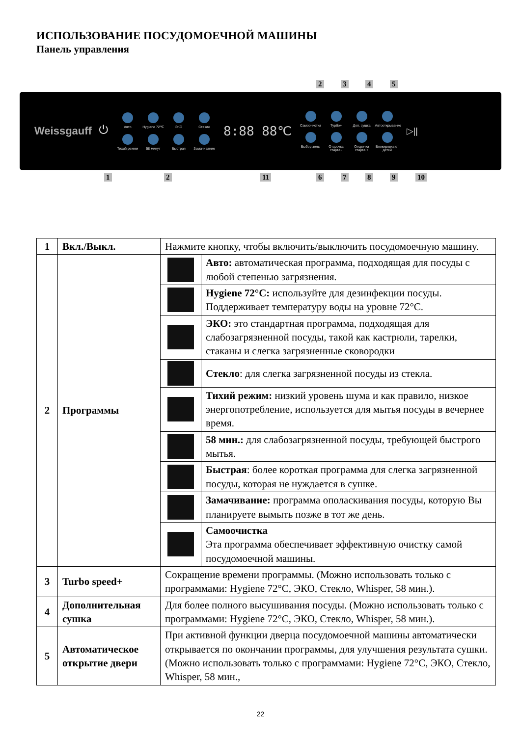ИСПОЛЬЗОВАНИЕ ПОСУДОМОЕЧНОЙ МАШИНЫ
Панель управления
2 3 4 5
Weissgauff ⏻
Авто
Hygiene 72℃
ЭКО
Стекло
Тихий режим
58 минут
Быстрая
Замачивание
8:88 88℃
Самоочистка
Турбо+
Доп. сушка
Автооткрывание
Выбор зоны
Отсрочка старта -
Отсрочка старта +
Блокировка от детей
▷||
1 2 11 6 7 8 9 10
| 1 | Вкл./Выкл. | Нажмите кнопку, чтобы включить/выключить посудомоечную машину. | |
| 2 | Программы | | Авто: автоматическая программа, подходящая для посуды с любой степенью загрязнения. |
| | | | Hygiene 72°C: используйте для дезинфекции посуды. Поддерживает температуру воды на уровне 72°С. |
| | | | ЭКО: это стандартная программа, подходящая для слабозагрязненной посуды, такой как кастрюли, тарелки, стаканы и слегка загрязненные сковородки |
| | | | Стекло : для слегка загрязненной посуды из стекла. |
| | | | Тихий режим: низкий уровень шума и как правило, низкое энергопотребление, используется для мытья посуды в вечернее время. |
| | | | 58 мин.: для слабозагрязненной посуды, требующей быстрого мытья. |
| | | | Быстрая : более короткая программа для слегка загрязненной посуды, которая не нуждается в сушке. |
| | | | Замачивание: программа ополаскивания посуды, которую Вы планируете вымыть позже в тот же день. |
| | | | Самоочистка Эта программа обеспечивает эффективную очистку самой посудомоечной машины. |
| 3 | Turbo speed+ | Сокращение времени программы. (Можно использовать только с программами: Hygiene 72°C, ЭКО, Стекло, Whisper, 58 мин.). | |
| 4 | Дополнительная сушка | Для более полного высушивания посуды. (Можно использовать только с программами: Hygiene 72°C, ЭКО, Стекло, Whisper, 58 мин.). | |
| 5 | Автоматическое открытие двери | При активной функции дверца посудомоечной машины автоматически открывается по окончании программы, для улучшения результата сушки. (Можно использовать только с программами: Hygiene 72°C, ЭКО, Стекло, Whisper, 58 мин., | |
22